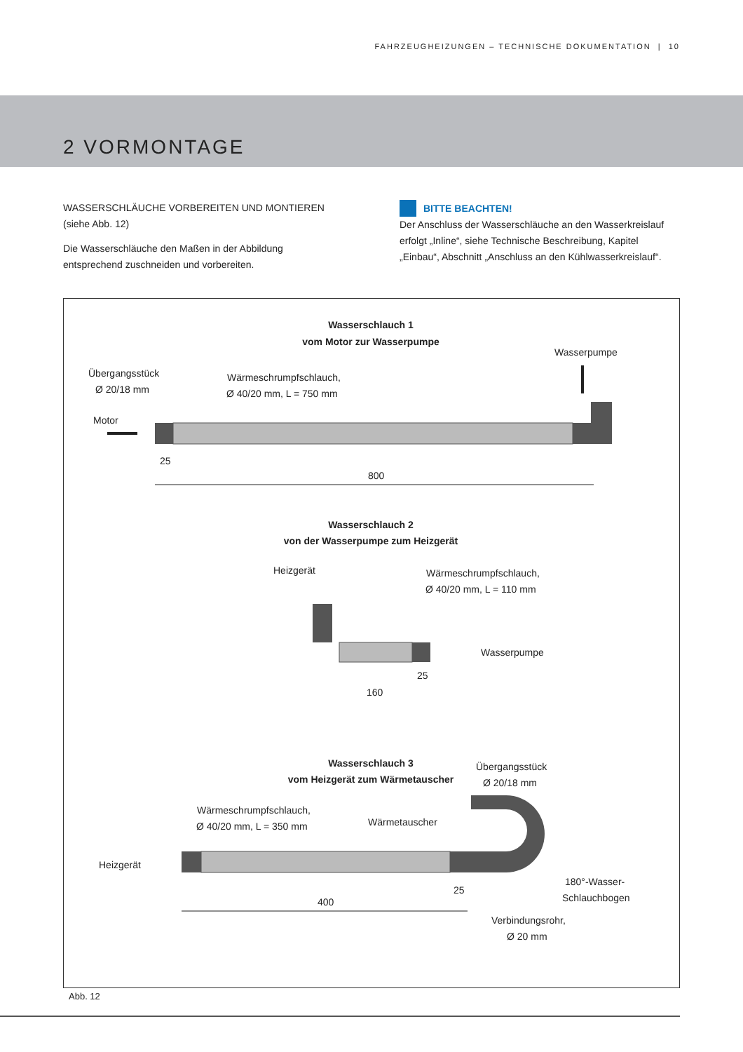FAHRZEUGHEIZUNGEN – TECHNISCHE DOKUMENTATION | 10
2 VORMONTAGE
WASSERSCHLÄUCHE VORBEREITEN UND MONTIEREN
(siehe Abb. 12)
Die Wasserschläuche den Maßen in der Abbildung entsprechend zuschneiden und vorbereiten.
BITTE BEACHTEN!
Der Anschluss der Wasserschläuche an den Wasserkreislauf erfolgt „Inline“, siehe Technische Beschreibung, Kapitel „Einbau“, Abschnitt „Anschluss an den Kühlwasserkreislauf“.
Wasserschlauch 1
vom Motor zur Wasserpumpe
Übergangsstück
Ø 20/18 mm
Wärmeschrumpfschlauch,
Ø 40/20 mm, L = 750 mm
Wasserpumpe
Motor
800
25
Wasserschlauch 2
von der Wasserpumpe zum Heizgerät
Heizgerät
Wärmeschrumpfschlauch,
Ø 40/20 mm, L = 110 mm
Wasserpumpe
160
25
Wasserschlauch 3
vom Heizgerät zum Wärmetauscher
Übergangsstück
Ø 20/18 mm
Wärmeschrumpfschlauch,
Ø 40/20 mm, L = 350 mm
Wärmetauscher
Heizgerät
400
25
180°-Wasser-
Schlauchbogen
Verbindungsrohr,
Ø 20 mm
Abb. 12